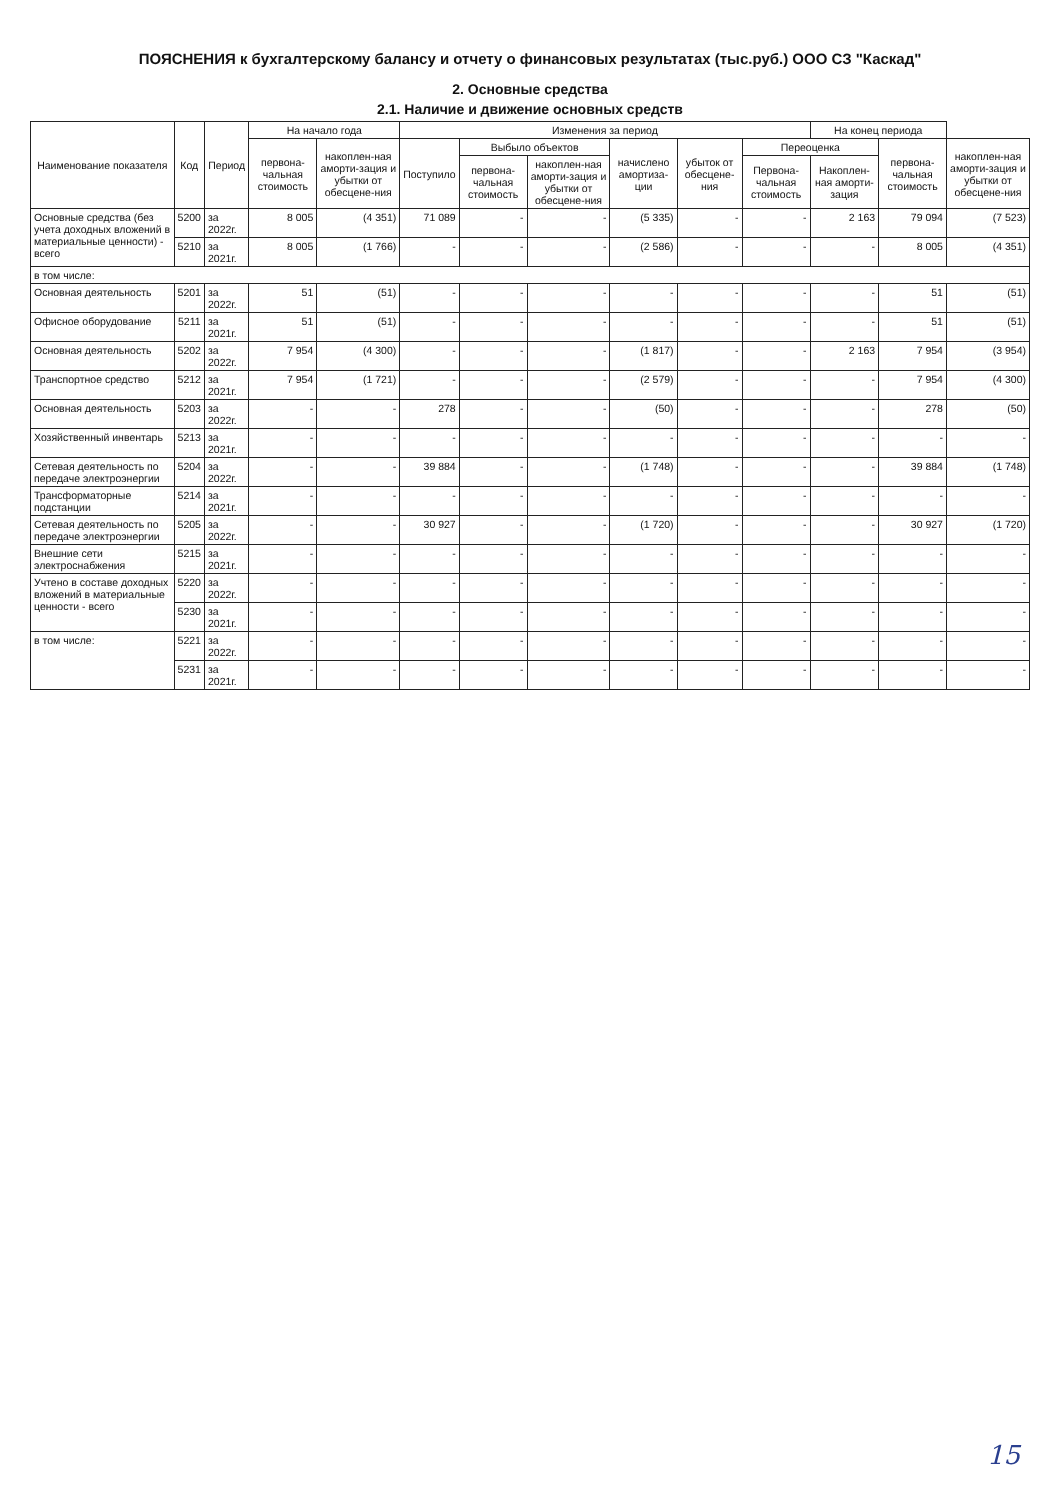ПОЯСНЕНИЯ к бухгалтерскому балансу и отчету о финансовых результатах (тыс.руб.) ООО СЗ "Каскад"
2. Основные средства
2.1. Наличие и движение основных средств
| Наименование показателя | Код | Период | На начало года | | Изменения за период | | | | | | На конец периода | | |
| --- | --- | --- | --- | --- | --- | --- | --- | --- | --- | --- | --- | --- | --- |
| | | | первона-чальная стоимость | накоплен-ная аморти-зация и убытки от обесцене-ния | Поступило | Выбыло объектов | | начислено амортиза-ции | убыток от обесцене-ния | Переоценка | | первона-чальная стоимость | накоплен-ная аморти-зация и убытки от обесцене-ния |
| | | | | | | первона-чальная стоимость | накоплен-ная аморти-зация и убытки от обесцене-ния | | | Первона-чальная стоимость | Накоплен-ная аморти-зация | | |
| Основные средства (без учета доходных вложений в материальные ценности) - всего | 5200 | за 2022г. | 8 005 | (4 351) | 71 089 | - | - | (5 335) | - | - | 2 163 | 79 094 | (7 523) |
| | 5210 | за 2021г. | 8 005 | (1 766) | - | - | - | (2 586) | - | - | - | 8 005 | (4 351) |
| в том числе: | | | | | | | | | | | | | |
| Основная деятельность | 5201 | за 2022г. | 51 | (51) | - | - | - | - | - | - | - | 51 | (51) |
| Офисное оборудование | 5211 | за 2021г. | 51 | (51) | - | - | - | - | - | - | - | 51 | (51) |
| Основная деятельность | 5202 | за 2022г. | 7 954 | (4 300) | - | - | - | (1 817) | - | - | 2 163 | 7 954 | (3 954) |
| Транспортное средство | 5212 | за 2021г. | 7 954 | (1 721) | - | - | - | (2 579) | - | - | - | 7 954 | (4 300) |
| Основная деятельность | 5203 | за 2022г. | - | - | 278 | - | - | (50) | - | - | - | 278 | (50) |
| Хозяйственный инвентарь | 5213 | за 2021г. | - | - | - | - | - | - | - | - | - | - | - |
| Сетевая деятельность по передаче электроэнергии | 5204 | за 2022г. | - | - | 39 884 | - | - | (1 748) | - | - | - | 39 884 | (1 748) |
| Трансформаторные подстанции | 5214 | за 2021г. | - | - | - | - | - | - | - | - | - | - | - |
| Сетевая деятельность по передаче электроэнергии | 5205 | за 2022г. | - | - | 30 927 | - | - | (1 720) | - | - | - | 30 927 | (1 720) |
| Внешние сети электроснабжения | 5215 | за 2021г. | - | - | - | - | - | - | - | - | - | - | - |
| Учтено в составе доходных вложений в материальные ценности - всего | 5220 | за 2022г. | - | - | - | - | - | - | - | - | - | - | - |
| | 5230 | за 2021г. | - | - | - | - | - | - | - | - | - | - | - |
| в том числе: | 5221 | за 2022г. | - | - | - | - | - | - | - | - | - | - | - |
| | 5231 | за 2021г. | - | - | - | - | - | - | - | - | - | - | - |
15